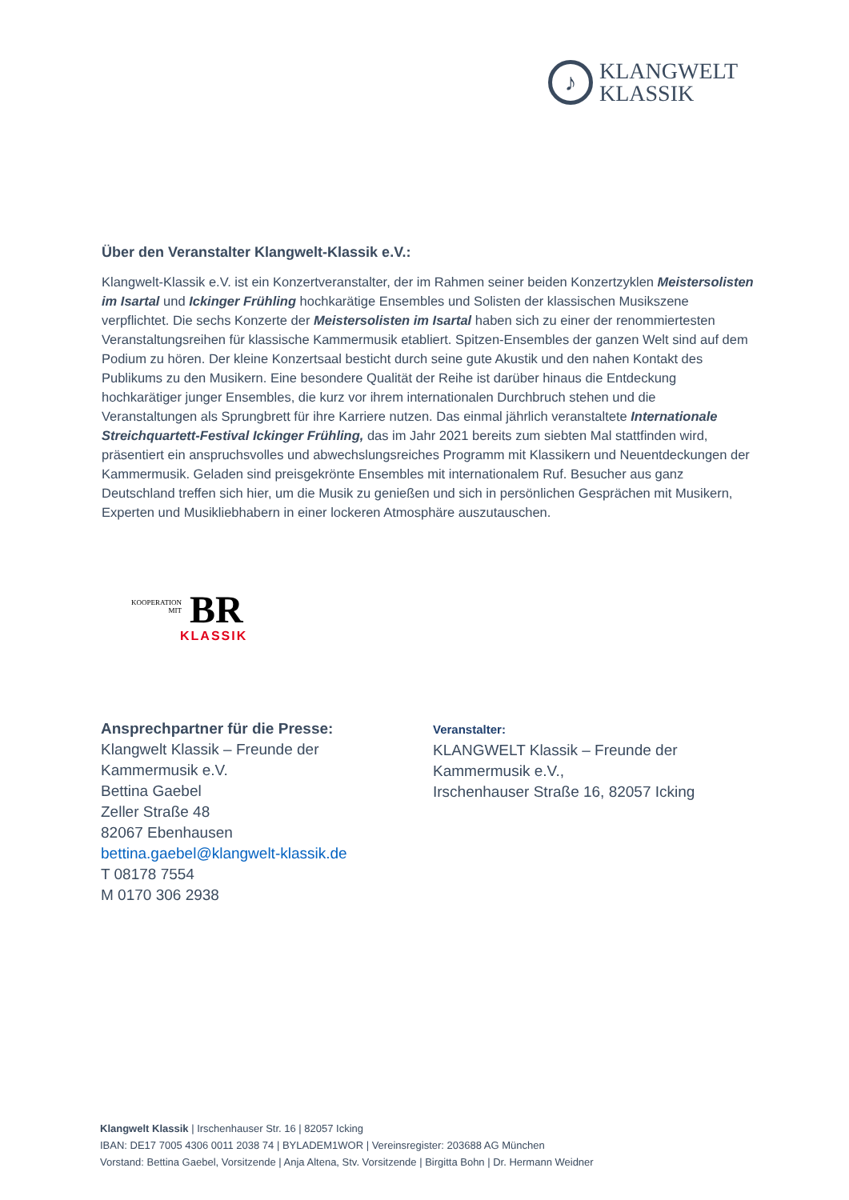♪
KLANGWELT
KLASSIK
Über den Veranstalter Klangwelt-Klassik e.V.:
Klangwelt-Klassik e.V. ist ein Konzertveranstalter, der im Rahmen seiner beiden Konzertzyklen Meistersolisten im Isartal und Ickinger Frühling hochkarätige Ensembles und Solisten der klassischen Musikszene verpflichtet. Die sechs Konzerte der Meistersolisten im Isartal haben sich zu einer der renommiertesten Veranstaltungsreihen für klassische Kammermusik etabliert. Spitzen-Ensembles der ganzen Welt sind auf dem Podium zu hören. Der kleine Konzertsaal besticht durch seine gute Akustik und den nahen Kontakt des Publikums zu den Musikern. Eine besondere Qualität der Reihe ist darüber hinaus die Entdeckung hochkarätiger junger Ensembles, die kurz vor ihrem internationalen Durchbruch stehen und die Veranstaltungen als Sprungbrett für ihre Karriere nutzen. Das einmal jährlich veranstaltete Internationale Streichquartett-Festival Ickinger Frühling, das im Jahr 2021 bereits zum siebten Mal stattfinden wird, präsentiert ein anspruchsvolles und abwechslungsreiches Programm mit Klassikern und Neuentdeckungen der Kammermusik. Geladen sind preisgekrönte Ensembles mit internationalem Ruf. Besucher aus ganz Deutschland treffen sich hier, um die Musik zu genießen und sich in persönlichen Gesprächen mit Musikern, Experten und Musikliebhabern in einer lockeren Atmosphäre auszutauschen.
KOOPERATION
MIT
BR
KLASSIK
Ansprechpartner für die Presse:
Klangwelt Klassik – Freunde der
Kammermusik e.V.
Bettina Gaebel
Zeller Straße 48
82067 Ebenhausen
bettina.gaebel@klangwelt-klassik.de
T 08178 7554
M 0170 306 2938
Veranstalter:
KLANGWELT Klassik – Freunde der
Kammermusik e.V.,
Irschenhauser Straße 16, 82057 Icking
Klangwelt Klassik | Irschenhauser Str. 16 | 82057 Icking
IBAN: DE17 7005 4306 0011 2038 74 | BYLADEM1WOR | Vereinsregister: 203688 AG München
Vorstand: Bettina Gaebel, Vorsitzende | Anja Altena, Stv. Vorsitzende | Birgitta Bohn | Dr. Hermann Weidner